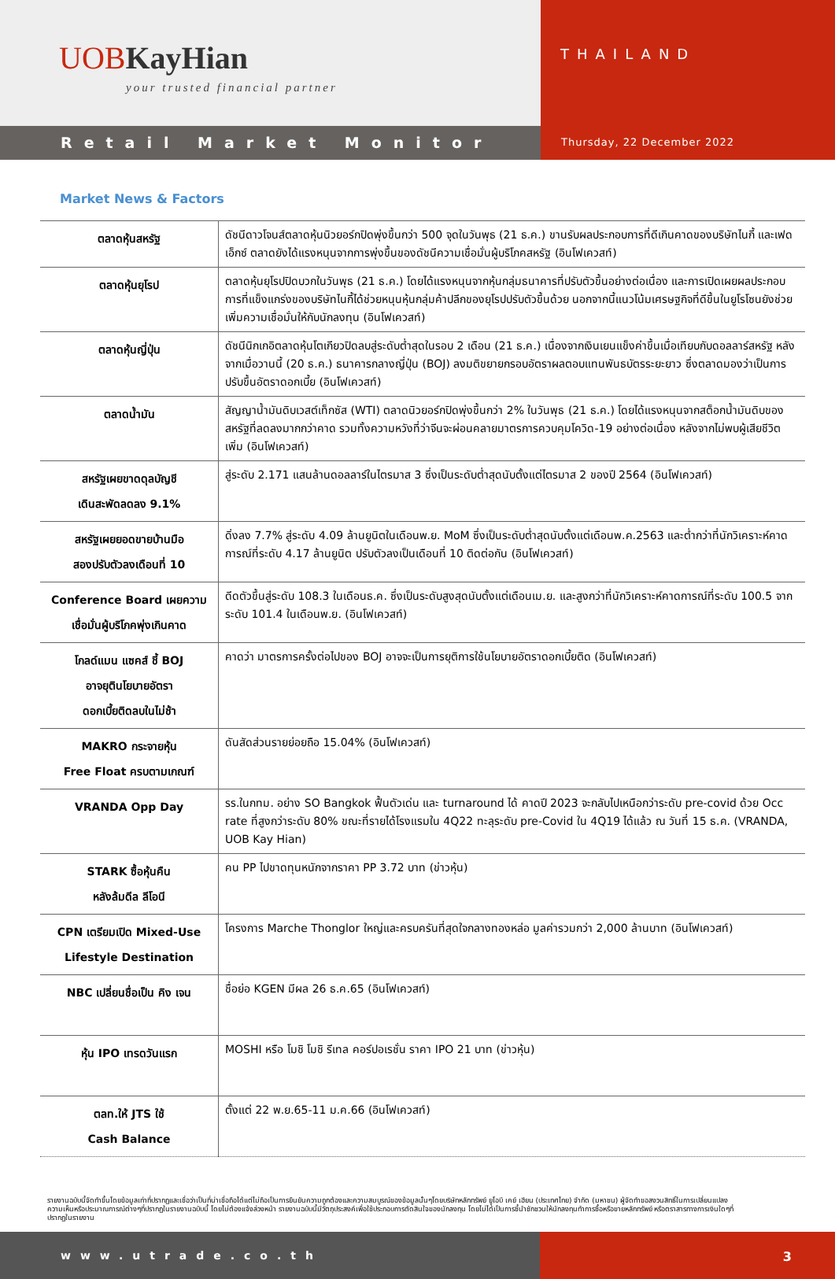UOB KayHian
your trusted financial partner
THAILAND
Retail Market Monitor
Thursday, 22 December 2022
Market News & Factors
| ตลาดหุ้นสหรัฐ | ดัชนีดาวโจนส์ตลาดหุ้นนิวยอร์กปิดพุ่งขึ้นกว่า 500 จุดในวันพุธ (21 ธ.ค.) ขานรับผลประกอบการที่ดีเกินคาดของบริษัทไนกี้ และเฟดเอ็กซ์ ตลาดยังได้แรงหนุนจากการพุ่งขึ้นของดัชนีความเชื่อมั่นผู้บริโภคสหรัฐ (อินโฟเควสท์) |
| ตลาดหุ้นยุโรป | ตลาดหุ้นยุโรปปิดบวกในวันพุธ (21 ธ.ค.) โดยได้แรงหนุนจากหุ้นกลุ่มธนาคารที่ปรับตัวขึ้นอย่างต่อเนื่อง และการเปิดเผยผลประกอบการที่แข็งแกร่งของบริษัทไนกี้ได้ช่วยหนุนหุ้นกลุ่มค้าปลีกของยุโรปปรับตัวขึ้นด้วย นอกจากนี้แนวโน้มเศรษฐกิจที่ดีขึ้นในยูโรโซนยังช่วยเพิ่มความเชื่อมั่นให้กับนักลงทุน (อินโฟเควสท์) |
| ตลาดหุ้นญี่ปุ่น | ดัชนีนิกเกอิตลาดหุ้นโตเกียวปิดลบสู่ระดับต่ำสุดในรอบ 2 เดือน (21 ธ.ค.) เนื่องจากเงินเยนแข็งค่าขึ้นเมื่อเทียบกับดอลลาร์สหรัฐ หลังจากเมื่อวานนี้ (20 ธ.ค.) ธนาคารกลางญี่ปุ่น (BOJ) ลงมติขยายกรอบอัตราผลตอบแทนพันธบัตรระยะยาว ซึ่งตลาดมองว่าเป็นการปรับขึ้นอัตราดอกเบี้ย (อินโฟเควสท์) |
| ตลาดน้ำมัน | สัญญาน้ำมันดิบเวสต์เท็กซัส (WTI) ตลาดนิวยอร์กปิดพุ่งขึ้นกว่า 2% ในวันพุธ (21 ธ.ค.) โดยได้แรงหนุนจากสต็อกน้ำมันดิบของสหรัฐที่ลดลงมากกว่าคาด รวมทั้งความหวังที่ว่าจีนจะผ่อนคลายมาตรการควบคุมโควิด-19 อย่างต่อเนื่อง หลังจากไม่พบผู้เสียชีวิตเพิ่ม (อินโฟเควสท์) |
| สหรัฐเผยขาดดุลบัญชี เดินสะพัดลดลง 9.1% | สู่ระดับ 2.171 แสนล้านดอลลาร์ในไตรมาส 3 ซึ่งเป็นระดับต่ำสุดนับตั้งแต่ไตรมาส 2 ของปี 2564 (อินโฟเควสท์) |
| สหรัฐเผยยอดขายบ้านมือ สองปรับตัวลงเดือนที่ 10 | ดิ่งลง 7.7% สู่ระดับ 4.09 ล้านยูนิตในเดือนพ.ย. MoM ซึ่งเป็นระดับต่ำสุดนับตั้งแต่เดือนพ.ค.2563 และต่ำกว่าที่นักวิเคราะห์คาดการณ์ที่ระดับ 4.17 ล้านยูนิต ปรับตัวลงเป็นเดือนที่ 10 ติดต่อกัน (อินโฟเควสท์) |
| Conference Board เผยความ เชื่อมั่นผู้บริโภคพุ่งเกินคาด | ดีดตัวขึ้นสู่ระดับ 108.3 ในเดือนธ.ค. ซึ่งเป็นระดับสูงสุดนับตั้งแต่เดือนเม.ย. และสูงกว่าที่นักวิเคราะห์คาดการณ์ที่ระดับ 100.5 จากระดับ 101.4 ในเดือนพ.ย. (อินโฟเควสท์) |
| โกลด์แมน แซคส์ ชี้ BOJ อาจยุตินโยบายอัตรา ดอกเบี้ยติดลบในไม่ช้า | คาดว่า มาตรการครั้งต่อไปของ BOJ อาจจะเป็นการยุติการใช้นโยบายอัตราดอกเบี้ยติด (อินโฟเควสท์) |
| MAKRO กระจายหุ้น Free Float ครบตามเกณฑ์ | ดันสัดส่วนรายย่อยถือ 15.04% (อินโฟเควสท์) |
| VRANDA Opp Day | รร.ในกทม. อย่าง SO Bangkok ฟื้นตัวเด่น และ turnaround ได้ คาดปี 2023 จะกลับไปเหนือกว่าระดับ pre-covid ด้วย Occ rate ที่สูงกว่าระดับ 80% ขณะที่รายได้โรงแรมใน 4Q22 ทะลุระดับ pre-Covid ใน 4Q19 ได้แล้ว ณ วันที่ 15 ธ.ค. (VRANDA, UOB Kay Hian) |
| STARK ซื้อหุ้นคืน หลังล้มดีล ลีโอนี | คน PP ไปขาดทุนหนักจากราคา PP 3.72 บาท (ข่าวหุ้น) |
| CPN เตรียมเปิด Mixed-Use Lifestyle Destination | โครงการ Marche Thonglor ใหญ่และครบครันที่สุดใจกลางทองหล่อ มูลค่ารวมกว่า 2,000 ล้านบาท (อินโฟเควสท์) |
| NBC เปลี่ยนชื่อเป็น คิง เจน | ชื่อย่อ KGEN มีผล 26 ธ.ค.65 (อินโฟเควสท์) |
| หุ้น IPO เทรดวันแรก | MOSHI หรือ โมชิ โมชิ รีเทล คอร์ปอเรชั่น ราคา IPO 21 บาท (ข่าวหุ้น) |
| ตลท.ให้ JTS ใช้ Cash Balance | ตั้งแต่ 22 พ.ย.65-11 ม.ค.66 (อินโฟเควสท์) |
รายงานฉบับนี้จัดทำขึ้นโดยข้อมูลเท่าที่ปรากฏและเชื่อว่าเป็นที่น่าเชื่อถือได้แต่ไม่ถือเป็นการยืนยันความถูกต้องและความสมบูรณ์ของข้อมูลนั้นๆโดยบริษัทหลักทรัพย์ ยูโอบี เคย์ เฮียน (ประเทศไทย) จำกัด (มหาชน) ผู้จัดทำขอสงวนสิทธิ์ในการเปลี่ยนแปลงความเห็นหรือประมาณการณ์ต่างๆที่ปรากฏในรายงานฉบับนี้ โดยไม่ต้องแจ้งล่วงหน้า รายงานฉบับนี้มีวัตถุประสงค์เพื่อใช้ประกอบการตัดสินใจของนักลงทุน โดยไม่ได้เป็นการชี้นำชักชวนให้นักลงทุนทำการซื้อหรือขายหลักทรัพย์ หรือตราสารทางการเงินใดๆที่ปรากฏในรายงาน
www.utrade.co.th 3